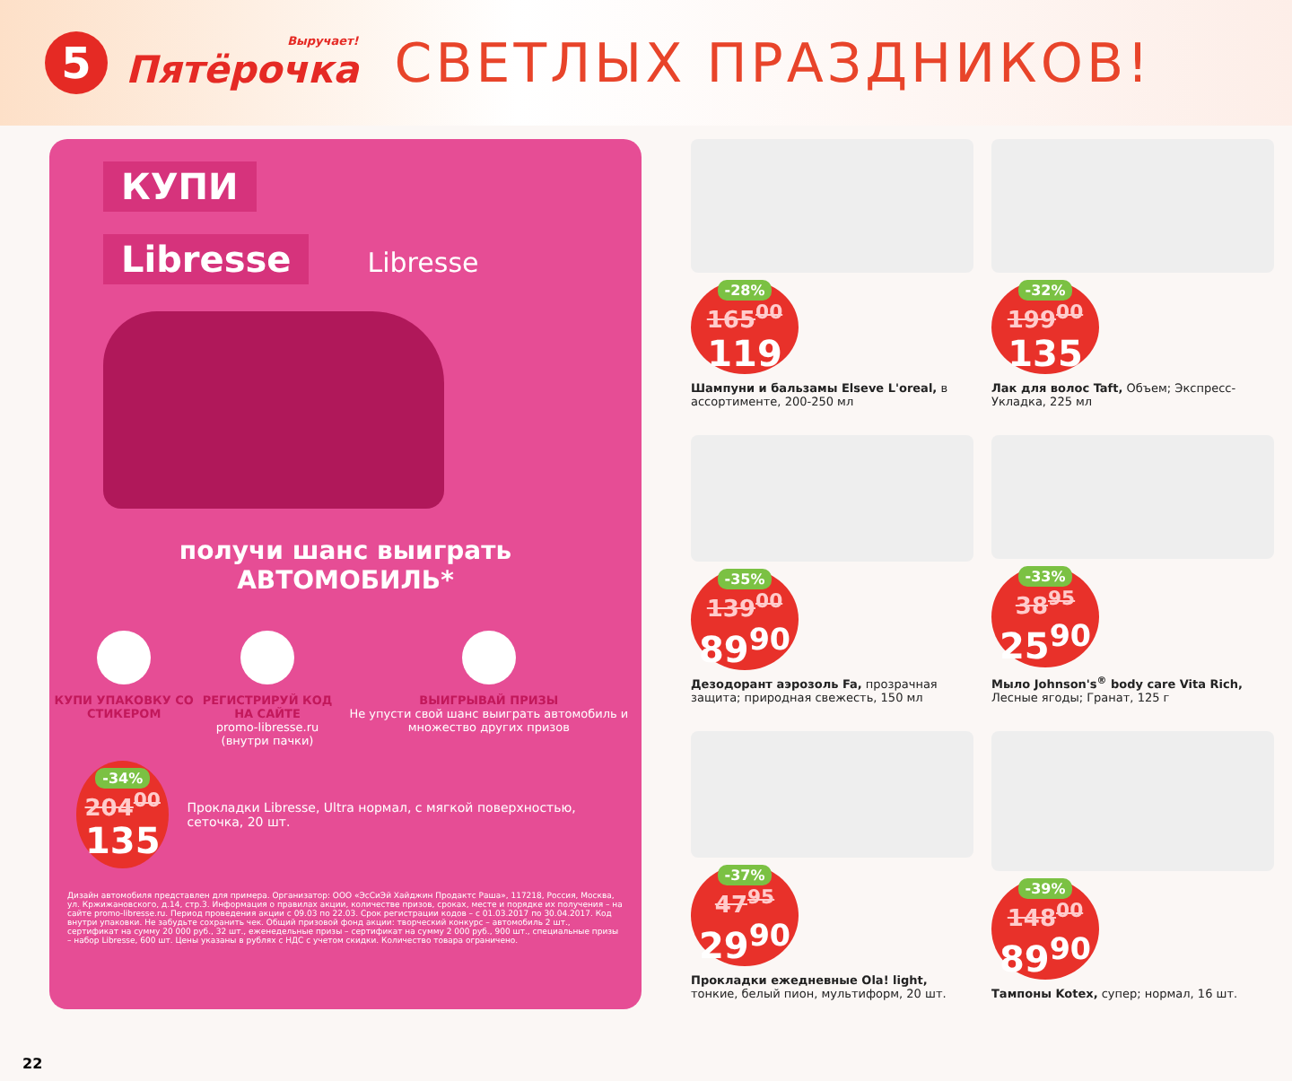5
Выручает!
Пятёрочка
СВЕТЛЫХ ПРАЗДНИКОВ!
КУПИ
Libresse
Libresse
получи шанс выиграть
АВТОМОБИЛЬ*
КУПИ УПАКОВКУ СО СТИКЕРОМ РЕГИСТРИРУЙ КОД НА САЙТЕ
promo-libresse.ru
(внутри пачки)
ВЫИГРЫВАЙ ПРИЗЫ
Не упусти свой шанс выиграть автомобиль и множество других призов
-34%
204<sup>00</sup>
135
Прокладки Libresse, Ultra нормал, с мягкой поверхностью, сеточка, 20 шт.
Дизайн автомобиля представлен для примера. Организатор: ООО «ЭсСиЭй Хайджин Продактс Раша», 117218, Россия, Москва, ул. Кржижановского, д.14, стр.3. Информация о правилах акции, количестве призов, сроках, месте и порядке их получения – на сайте promo-libresse.ru. Период проведения акции с 09.03 по 22.03. Срок регистрации кодов – с 01.03.2017 по 30.04.2017. Код внутри упаковки. Не забудьте сохранить чек. Общий призовой фонд акции: творческий конкурс – автомобиль 2 шт., сертификат на сумму 20 000 руб., 32 шт., еженедельные призы – сертификат на сумму 2 000 руб., 900 шт., специальные призы – набор Libresse, 600 шт. Цены указаны в рублях с НДС с учетом скидки. Количество товара ограничено.
-28%
165<sup>00</sup>
119
Шампуни и бальзамы Elseve L'oreal, в ассортименте, 200-250 мл
-32%
199<sup>00</sup>
135
Лак для волос Taft, Объем; Экспресс-Укладка, 225 мл
-35%
139<sup>00</sup>
89<sup>90</sup>
Дезодорант аэрозоль Fa, прозрачная защита; природная свежесть, 150 мл
-33%
38<sup>95</sup>
25<sup>90</sup>
Мыло Johnson's<sup>®</sup> body care Vita Rich, Лесные ягоды; Гранат, 125 г
-37%
47<sup>95</sup>
29<sup>90</sup>
Прокладки ежедневные Ola! light, тонкие, белый пион, мультиформ, 20 шт.
-39%
148<sup>00</sup>
89<sup>90</sup>
Тампоны Kotex, супер; нормал, 16 шт.
22